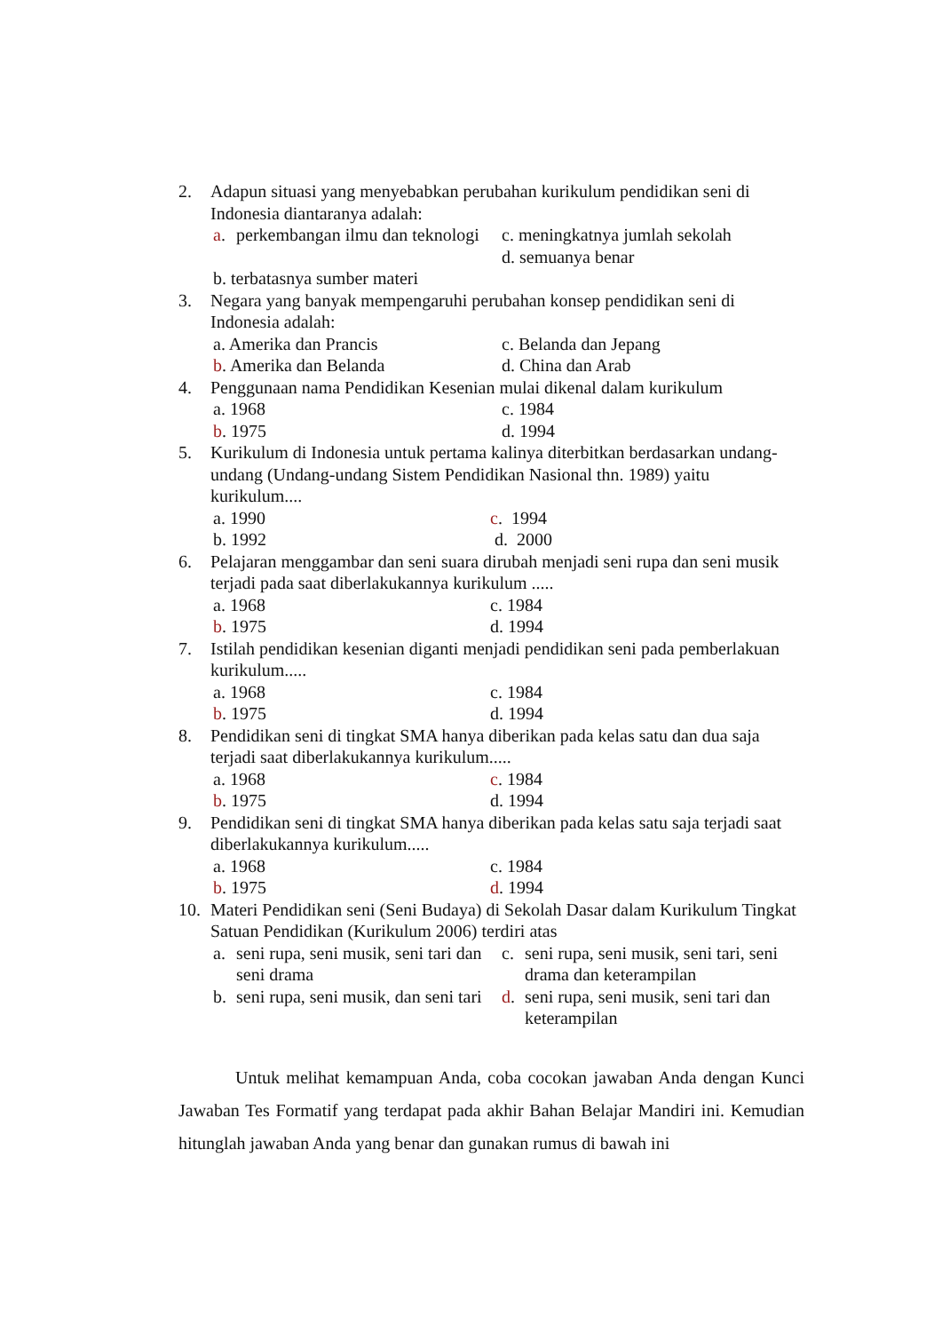2. Adapun situasi yang menyebabkan perubahan kurikulum pendidikan seni di Indonesia diantaranya adalah:
a. perkembangan ilmu dan teknologi
c. meningkatnya jumlah sekolah
d. semuanya benar
b. terbatasnya sumber materi
3. Negara yang banyak mempengaruhi perubahan konsep pendidikan seni di Indonesia adalah:
a. Amerika dan Prancis
c. Belanda dan Jepang
b. Amerika dan Belanda
d. China dan Arab
4. Penggunaan nama Pendidikan Kesenian mulai dikenal dalam kurikulum
a. 1968
c. 1984
b. 1975
d. 1994
5. Kurikulum di Indonesia untuk pertama kalinya diterbitkan berdasarkan undang-undang (Undang-undang Sistem Pendidikan Nasional thn. 1989) yaitu kurikulum....
a. 1990
c. 1994
b. 1992
d. 2000
6. Pelajaran menggambar dan seni suara dirubah menjadi seni rupa dan seni musik terjadi pada saat diberlakukannya kurikulum .....
a. 1968
c. 1984
b. 1975
d. 1994
7. Istilah pendidikan kesenian diganti menjadi pendidikan seni pada pemberlakuan kurikulum.....
a. 1968
c. 1984
b. 1975
d. 1994
8. Pendidikan seni di tingkat SMA hanya diberikan pada kelas satu dan dua saja terjadi saat diberlakukannya kurikulum.....
a. 1968
c. 1984
b. 1975
d. 1994
9. Pendidikan seni di tingkat SMA hanya diberikan pada kelas satu saja terjadi saat diberlakukannya kurikulum.....
a. 1968
c. 1984
b. 1975
d. 1994
10. Materi Pendidikan seni (Seni Budaya) di Sekolah Dasar dalam Kurikulum Tingkat Satuan Pendidikan (Kurikulum 2006) terdiri atas
a. seni rupa, seni musik, seni tari dan seni drama
c. seni rupa, seni musik, seni tari, seni drama dan keterampilan
b. seni rupa, seni musik, dan seni tari
d. seni rupa, seni musik, seni tari dan keterampilan
Untuk melihat kemampuan Anda, coba cocokan jawaban Anda dengan Kunci Jawaban Tes Formatif yang terdapat pada akhir Bahan Belajar Mandiri ini. Kemudian hitunglah jawaban Anda yang benar dan gunakan rumus di bawah ini